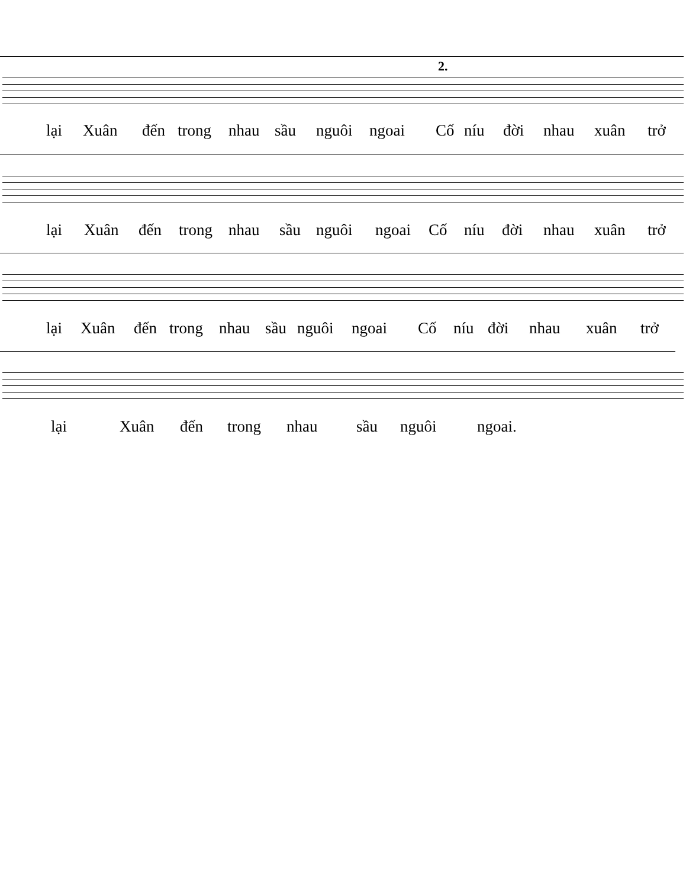2.
lại Xuân đến trong nhau sầu nguôi ngoai Cố níu đời nhau xuân trở
lại Xuân đến trong nhau sầu nguôi ngoai Cố níu đời nhau xuân trở
lại Xuân đến trong nhau sầu nguôi ngoai Cố níu đời nhau xuân trở
lại Xuân đến trong nhau sầu nguôi ngoai.